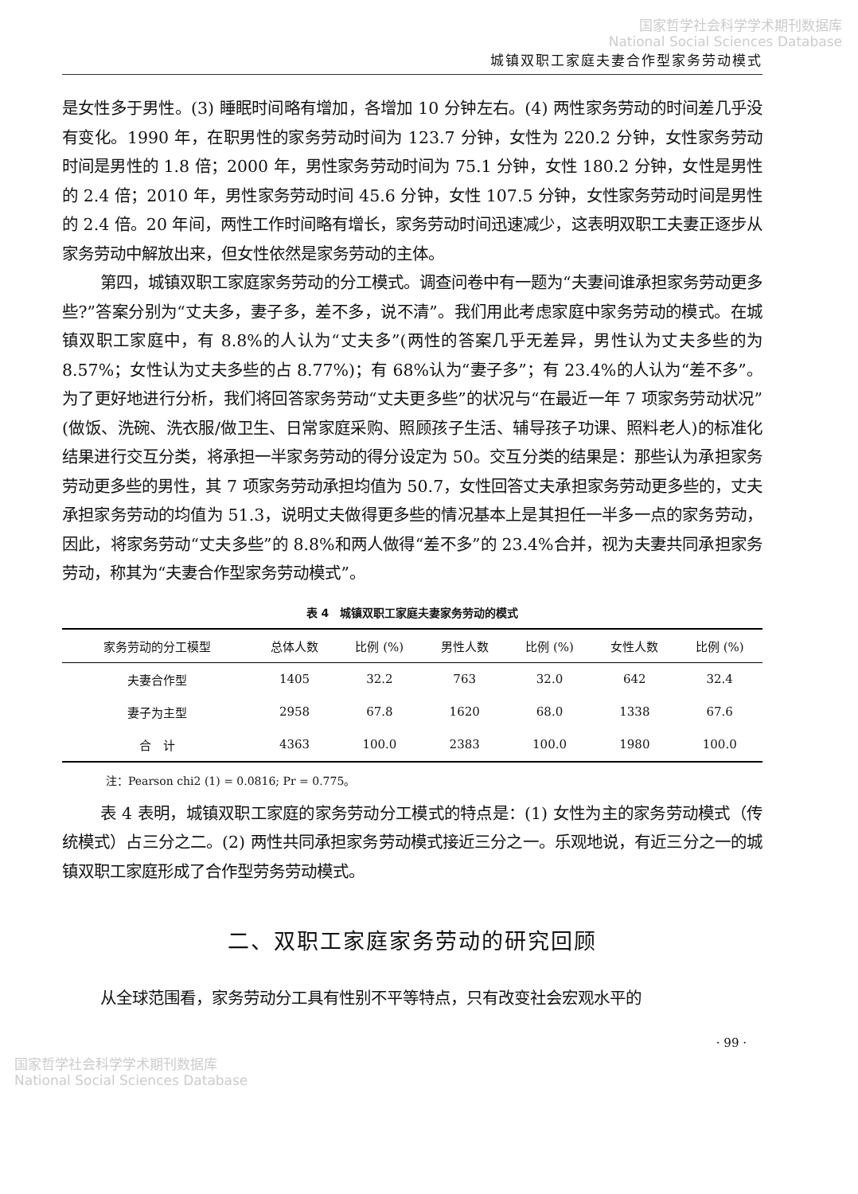国家哲学社会科学学术期刊数据库
National Social Sciences Database
城镇双职工家庭夫妻合作型家务劳动模式
是女性多于男性。(3) 睡眠时间略有增加，各增加 10 分钟左右。(4) 两性家务劳动的时间差几乎没有变化。1990 年，在职男性的家务劳动时间为 123.7 分钟，女性为 220.2 分钟，女性家务劳动时间是男性的 1.8 倍；2000 年，男性家务劳动时间为 75.1 分钟，女性 180.2 分钟，女性是男性的 2.4 倍；2010 年，男性家务劳动时间 45.6 分钟，女性 107.5 分钟，女性家务劳动时间是男性的 2.4 倍。20 年间，两性工作时间略有增长，家务劳动时间迅速减少，这表明双职工夫妻正逐步从家务劳动中解放出来，但女性依然是家务劳动的主体。
第四，城镇双职工家庭家务劳动的分工模式。调查问卷中有一题为“夫妻间谁承担家务劳动更多些?”答案分别为“丈夫多，妻子多，差不多，说不清”。我们用此考虑家庭中家务劳动的模式。在城镇双职工家庭中，有 8.8%的人认为“丈夫多”(两性的答案几乎无差异，男性认为丈夫多些的为 8.57%；女性认为丈夫多些的占 8.77%)；有 68%认为“妻子多”；有 23.4%的人认为“差不多”。为了更好地进行分析，我们将回答家务劳动“丈夫更多些”的状况与“在最近一年 7 项家务劳动状况”(做饭、洗碗、洗衣服/做卫生、日常家庭采购、照顾孩子生活、辅导孩子功课、照料老人)的标准化结果进行交互分类，将承担一半家务劳动的得分设定为 50。交互分类的结果是：那些认为承担家务劳动更多些的男性，其 7 项家务劳动承担均值为 50.7，女性回答丈夫承担家务劳动更多些的，丈夫承担家务劳动的均值为 51.3，说明丈夫做得更多些的情况基本上是其担任一半多一点的家务劳动，因此，将家务劳动“丈夫多些”的 8.8%和两人做得“差不多”的 23.4%合并，视为夫妻共同承担家务劳动，称其为“夫妻合作型家务劳动模式”。
表 4　城镇双职工家庭夫妻家务劳动的模式
| 家务劳动的分工模型 | 总体人数 | 比例 (%) | 男性人数 | 比例 (%) | 女性人数 | 比例 (%) |
| --- | --- | --- | --- | --- | --- | --- |
| 夫妻合作型 | 1405 | 32.2 | 763 | 32.0 | 642 | 32.4 |
| 妻子为主型 | 2958 | 67.8 | 1620 | 68.0 | 1338 | 67.6 |
| 合 计 | 4363 | 100.0 | 2383 | 100.0 | 1980 | 100.0 |
注：Pearson chi2 (1) = 0.0816; Pr = 0.775。
表 4 表明，城镇双职工家庭的家务劳动分工模式的特点是：(1) 女性为主的家务劳动模式（传统模式）占三分之二。(2) 两性共同承担家务劳动模式接近三分之一。乐观地说，有近三分之一的城镇双职工家庭形成了合作型劳务劳动模式。
二、双职工家庭家务劳动的研究回顾
从全球范围看，家务劳动分工具有性别不平等特点，只有改变社会宏观水平的
· 99 ·
国家哲学社会科学学术期刊数据库
National Social Sciences Database